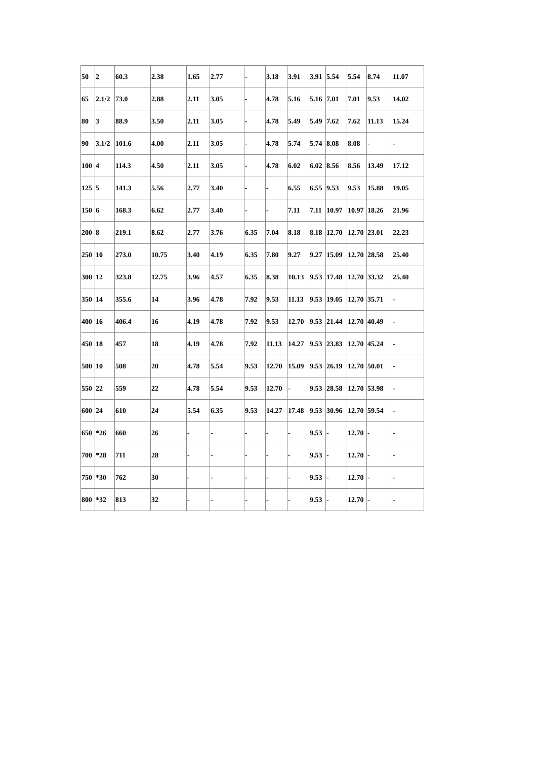| 50 | 2 | 60.3 | 2.38 | 1.65 | 2.77 | - | 3.18 | 3.91 | 3.91 | 5.54 | 5.54 | 8.74 | 11.07 |
| 65 | 2.1/2 | 73.0 | 2.88 | 2.11 | 3.05 | - | 4.78 | 5.16 | 5.16 | 7.01 | 7.01 | 9.53 | 14.02 |
| 80 | 3 | 88.9 | 3.50 | 2.11 | 3.05 | - | 4.78 | 5.49 | 5.49 | 7.62 | 7.62 | 11.13 | 15.24 |
| 90 | 3.1/2 | 101.6 | 4.00 | 2.11 | 3.05 | - | 4.78 | 5.74 | 5.74 | 8.08 | 8.08 | - | - |
| 100 | 4 | 114.3 | 4.50 | 2.11 | 3.05 | - | 4.78 | 6.02 | 6.02 | 8.56 | 8.56 | 13.49 | 17.12 |
| 125 | 5 | 141.3 | 5.56 | 2.77 | 3.40 | - | - | 6.55 | 6.55 | 9.53 | 9.53 | 15.88 | 19.05 |
| 150 | 6 | 168.3 | 6.62 | 2.77 | 3.40 | - | - | 7.11 | 7.11 | 10.97 | 10.97 | 18.26 | 21.96 |
| 200 | 8 | 219.1 | 8.62 | 2.77 | 3.76 | 6.35 | 7.04 | 8.18 | 8.18 | 12.70 | 12.70 | 23.01 | 22.23 |
| 250 | 10 | 273.0 | 10.75 | 3.40 | 4.19 | 6.35 | 7.80 | 9.27 | 9.27 | 15.09 | 12.70 | 28.58 | 25.40 |
| 300 | 12 | 323.8 | 12.75 | 3.96 | 4.57 | 6.35 | 8.38 | 10.13 | 9.53 | 17.48 | 12.70 | 33.32 | 25.40 |
| 350 | 14 | 355.6 | 14 | 3.96 | 4.78 | 7.92 | 9.53 | 11.13 | 9.53 | 19.05 | 12.70 | 35.71 | - |
| 400 | 16 | 406.4 | 16 | 4.19 | 4.78 | 7.92 | 9.53 | 12.70 | 9.53 | 21.44 | 12.70 | 40.49 | - |
| 450 | 18 | 457 | 18 | 4.19 | 4.78 | 7.92 | 11.13 | 14.27 | 9.53 | 23.83 | 12.70 | 45.24 | - |
| 500 | 10 | 508 | 20 | 4.78 | 5.54 | 9.53 | 12.70 | 15.09 | 9.53 | 26.19 | 12.70 | 50.01 | - |
| 550 | 22 | 559 | 22 | 4.78 | 5.54 | 9.53 | 12.70 | - | 9.53 | 28.58 | 12.70 | 53.98 | - |
| 600 | 24 | 610 | 24 | 5.54 | 6.35 | 9.53 | 14.27 | 17.48 | 9.53 | 30.96 | 12.70 | 59.54 | - |
| 650 | *26 | 660 | 26 | - | - | - | - | - | 9.53 | - | 12.70 | - | - |
| 700 | *28 | 711 | 28 | - | - | - | - | - | 9.53 | - | 12.70 | - | - |
| 750 | *30 | 762 | 30 | - | - | - | - | - | 9.53 | - | 12.70 | - | - |
| 800 | *32 | 813 | 32 | - | - | - | - | - | 9.53 | - | 12.70 | - | - |